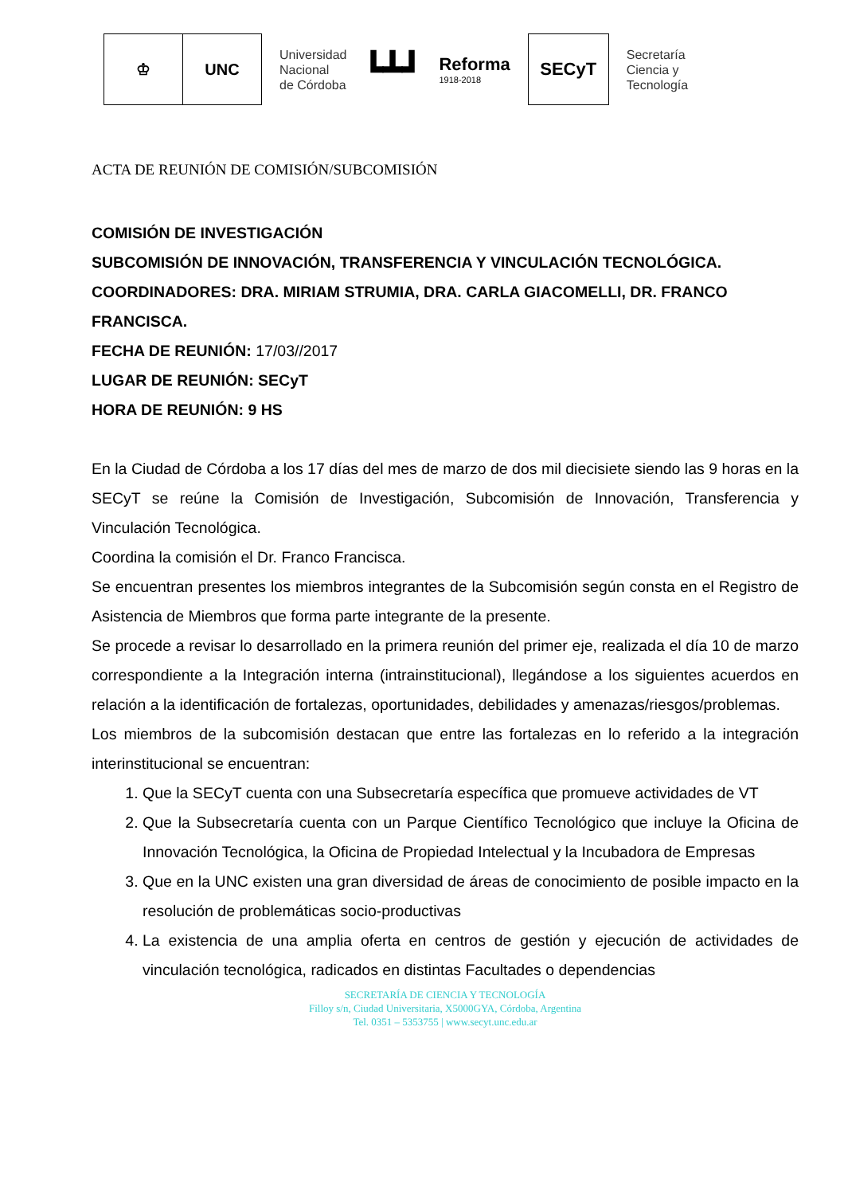♔ UNC
Universidad
Nacional
de Córdoba
┗┻┛
Reforma
1918-2018
SECyT
Secretaría
Ciencia y
Tecnología
ACTA DE REUNIÓN DE COMISIÓN/SUBCOMISIÓN
COMISIÓN DE INVESTIGACIÓN
SUBCOMISIÓN DE INNOVACIÓN, TRANSFERENCIA Y VINCULACIÓN TECNOLÓGICA.
COORDINADORES: DRA. MIRIAM STRUMIA, DRA. CARLA GIACOMELLI, DR. FRANCO FRANCISCA.
FECHA DE REUNIÓN: 17/03//2017
LUGAR DE REUNIÓN: SECyT
HORA DE REUNIÓN: 9 HS
En la Ciudad de Córdoba a los 17 días del mes de marzo de dos mil diecisiete siendo las 9 horas en la SECyT se reúne la Comisión de Investigación, Subcomisión de Innovación, Transferencia y Vinculación Tecnológica.
Coordina la comisión el Dr. Franco Francisca.
Se encuentran presentes los miembros integrantes de la Subcomisión según consta en el Registro de Asistencia de Miembros que forma parte integrante de la presente.
Se procede a revisar lo desarrollado en la primera reunión del primer eje, realizada el día 10 de marzo correspondiente a la Integración interna (intrainstitucional), llegándose a los siguientes acuerdos en relación a la identificación de fortalezas, oportunidades, debilidades y amenazas/riesgos/problemas.
Los miembros de la subcomisión destacan que entre las fortalezas en lo referido a la integración interinstitucional se encuentran:
1. Que la SECyT cuenta con una Subsecretaría específica que promueve actividades de VT
2. Que la Subsecretaría cuenta con un Parque Científico Tecnológico que incluye la Oficina de Innovación Tecnológica, la Oficina de Propiedad Intelectual y la Incubadora de Empresas
3. Que en la UNC existen una gran diversidad de áreas de conocimiento de posible impacto en la resolución de problemáticas socio-productivas
4. La existencia de una amplia oferta en centros de gestión y ejecución de actividades de vinculación tecnológica, radicados en distintas Facultades o dependencias
SECRETARÍA DE CIENCIA Y TECNOLOGÍA
Filloy s/n, Ciudad Universitaria, X5000GYA, Córdoba, Argentina
Tel. 0351 – 5353755 | www.secyt.unc.edu.ar